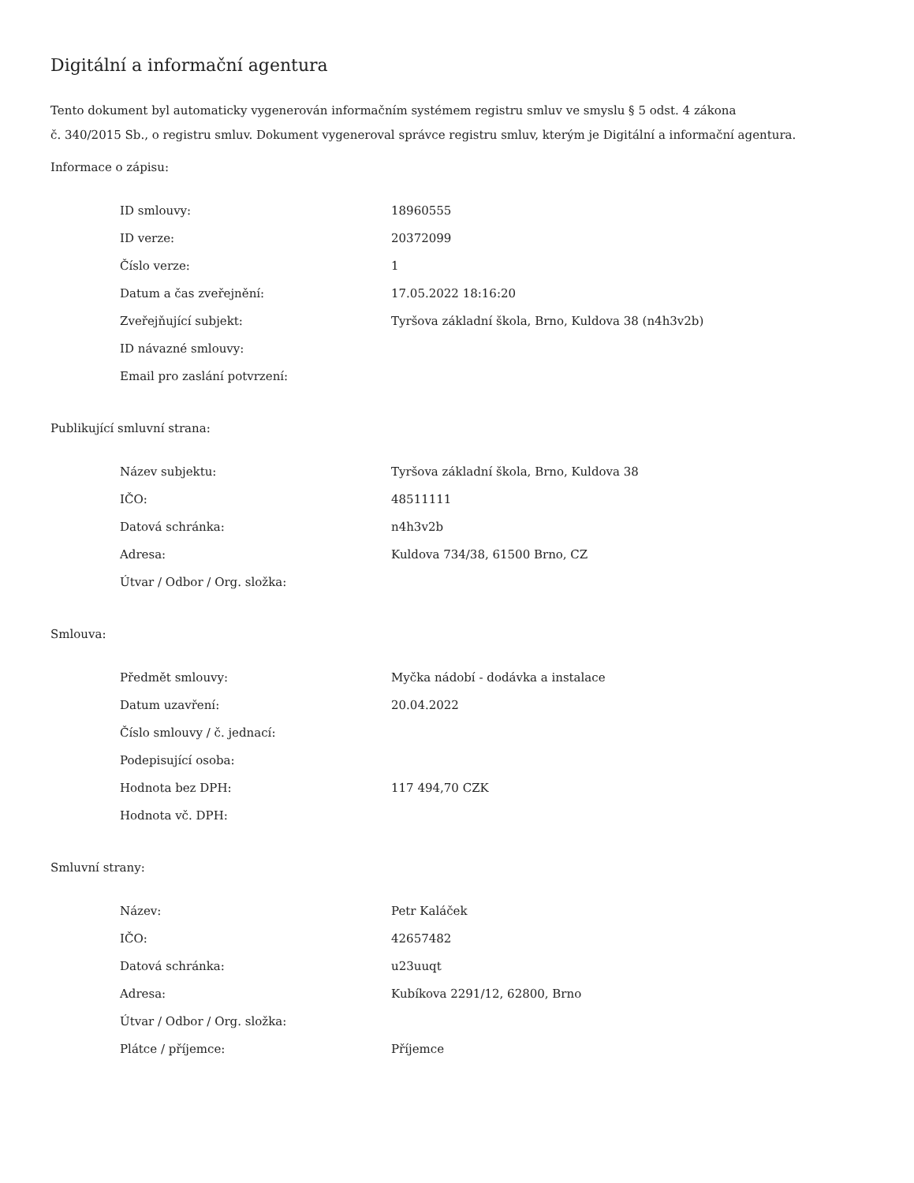Digitální a informační agentura
Tento dokument byl automaticky vygenerován informačním systémem registru smluv ve smyslu § 5 odst. 4 zákona
č. 340/2015 Sb., o registru smluv. Dokument vygeneroval správce registru smluv, kterým je Digitální a informační agentura.
Informace o zápisu:
| ID smlouvy: | 18960555 |
| ID verze: | 20372099 |
| Číslo verze: | 1 |
| Datum a čas zveřejnění: | 17.05.2022 18:16:20 |
| Zveřejňující subjekt: | Tyršova základní škola, Brno, Kuldova 38 (n4h3v2b) |
| ID návazné smlouvy: | |
| Email pro zaslání potvrzení: | |
Publikující smluvní strana:
| Název subjektu: | Tyršova základní škola, Brno, Kuldova 38 |
| IČO: | 48511111 |
| Datová schránka: | n4h3v2b |
| Adresa: | Kuldova 734/38, 61500 Brno, CZ |
| Útvar / Odbor / Org. složka: | |
Smlouva:
| Předmět smlouvy: | Myčka nádobí - dodávka a instalace |
| Datum uzavření: | 20.04.2022 |
| Číslo smlouvy / č. jednací: | |
| Podepisující osoba: | |
| Hodnota bez DPH: | 117 494,70 CZK |
| Hodnota vč. DPH: | |
Smluvní strany:
| Název: | Petr Kaláček |
| IČO: | 42657482 |
| Datová schránka: | u23uuqt |
| Adresa: | Kubíkova 2291/12, 62800, Brno |
| Útvar / Odbor / Org. složka: | |
| Plátce / příjemce: | Příjemce |